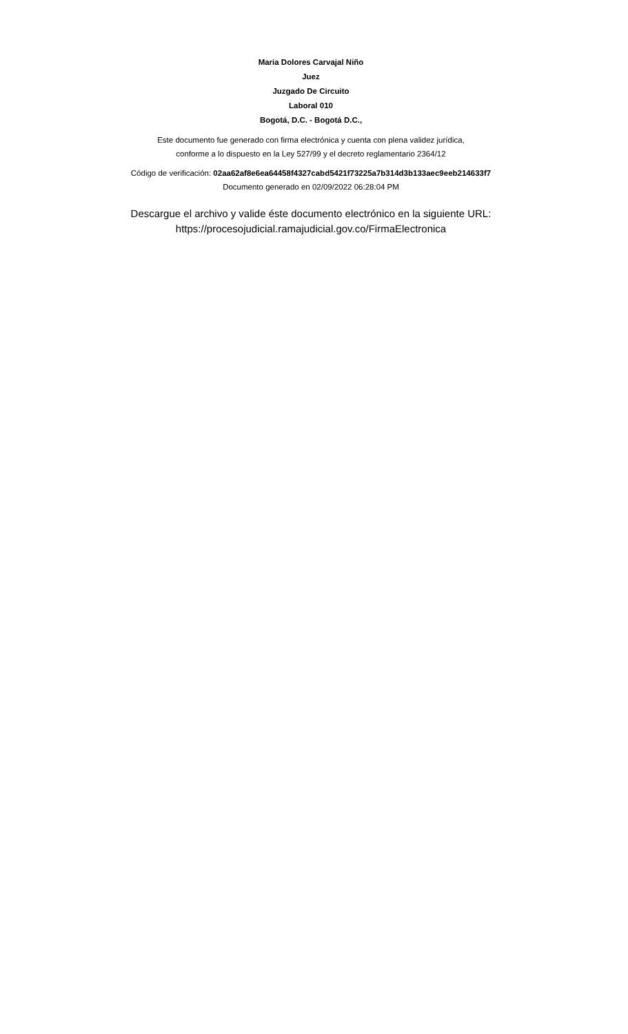Maria Dolores Carvajal Niño
Juez
Juzgado De Circuito
Laboral 010
Bogotá, D.C. - Bogotá D.C.,
Este documento fue generado con firma electrónica y cuenta con plena validez jurídica,
conforme a lo dispuesto en la Ley 527/99 y el decreto reglamentario 2364/12
Código de verificación: 02aa62af8e6ea64458f4327cabd5421f73225a7b314d3b133aec9eeb214633f7
Documento generado en 02/09/2022 06:28:04 PM
Descargue el archivo y valide éste documento electrónico en la siguiente URL:
https://procesojudicial.ramajudicial.gov.co/FirmaElectronica